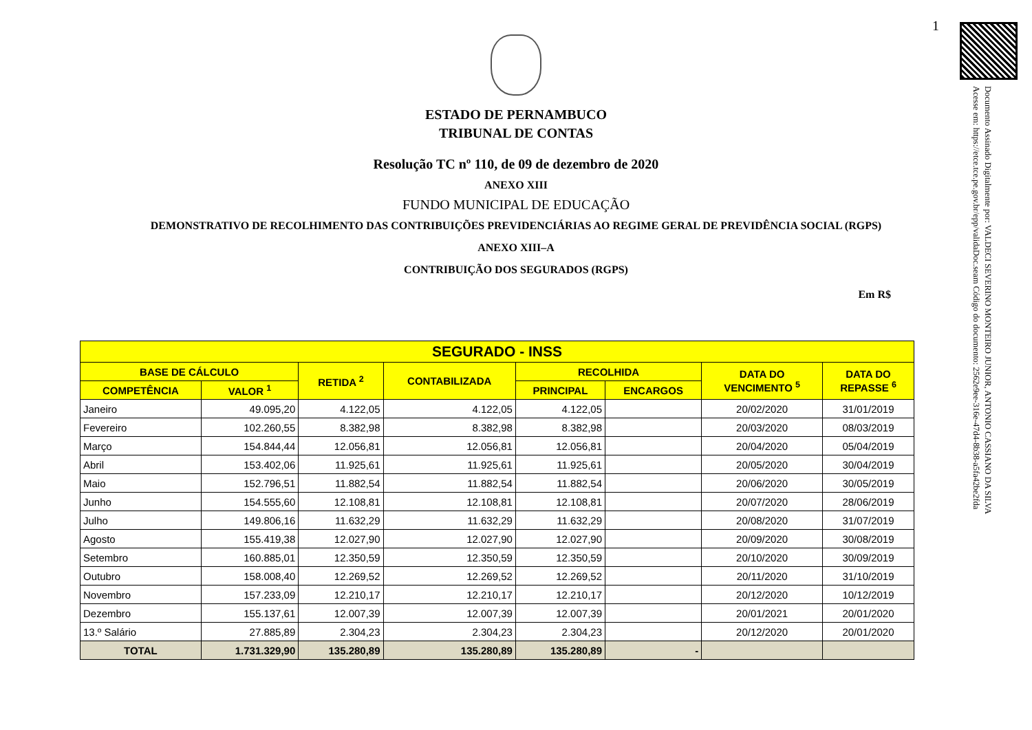1
Documento Assinado Digitalmente por: VALDECI SEVERINO MONTEIRO JUNIOR, ANTONIO CASSIANO DA SILVA
Acesse em: https://etce.tce.pe.gov.br/epp/validaDoc.seam Código do documento: 2562e9ee-316e-47d4-8b38-a5fa42be2fda
ESTADO DE PERNAMBUCO
TRIBUNAL DE CONTAS
Resolução TC nº 110, de 09 de dezembro de 2020
ANEXO XIII
FUNDO MUNICIPAL DE EDUCAÇÃO
DEMONSTRATIVO DE RECOLHIMENTO DAS CONTRIBUIÇÕES PREVIDENCIÁRIAS AO REGIME GERAL DE PREVIDÊNCIA SOCIAL (RGPS)
ANEXO XIII–A
CONTRIBUIÇÃO DOS SEGURADOS (RGPS)
Em R$
| SEGURADO - INSS | | | | | | | |
| --- | --- | --- | --- | --- | --- | --- | --- |
| BASE DE CÁLCULO | | RETIDA <sup>2</sup> | CONTABILIZADA | RECOLHIDA | | DATA DO VENCIMENTO <sup>5</sup> | DATA DO REPASSE <sup>6</sup> |
| COMPETÊNCIA | VALOR <sup>1</sup> | | | PRINCIPAL | ENCARGOS | | |
| Janeiro | 49.095,20 | 4.122,05 | 4.122,05 | 4.122,05 | | 20/02/2020 | 31/01/2019 |
| Fevereiro | 102.260,55 | 8.382,98 | 8.382,98 | 8.382,98 | | 20/03/2020 | 08/03/2019 |
| Março | 154.844,44 | 12.056,81 | 12.056,81 | 12.056,81 | | 20/04/2020 | 05/04/2019 |
| Abril | 153.402,06 | 11.925,61 | 11.925,61 | 11.925,61 | | 20/05/2020 | 30/04/2019 |
| Maio | 152.796,51 | 11.882,54 | 11.882,54 | 11.882,54 | | 20/06/2020 | 30/05/2019 |
| Junho | 154.555,60 | 12.108,81 | 12.108,81 | 12.108,81 | | 20/07/2020 | 28/06/2019 |
| Julho | 149.806,16 | 11.632,29 | 11.632,29 | 11.632,29 | | 20/08/2020 | 31/07/2019 |
| Agosto | 155.419,38 | 12.027,90 | 12.027,90 | 12.027,90 | | 20/09/2020 | 30/08/2019 |
| Setembro | 160.885,01 | 12.350,59 | 12.350,59 | 12.350,59 | | 20/10/2020 | 30/09/2019 |
| Outubro | 158.008,40 | 12.269,52 | 12.269,52 | 12.269,52 | | 20/11/2020 | 31/10/2019 |
| Novembro | 157.233,09 | 12.210,17 | 12.210,17 | 12.210,17 | | 20/12/2020 | 10/12/2019 |
| Dezembro | 155.137,61 | 12.007,39 | 12.007,39 | 12.007,39 | | 20/01/2021 | 20/01/2020 |
| 13.º Salário | 27.885,89 | 2.304,23 | 2.304,23 | 2.304,23 | | 20/12/2020 | 20/01/2020 |
| TOTAL | 1.731.329,90 | 135.280,89 | 135.280,89 | 135.280,89 | - | | |